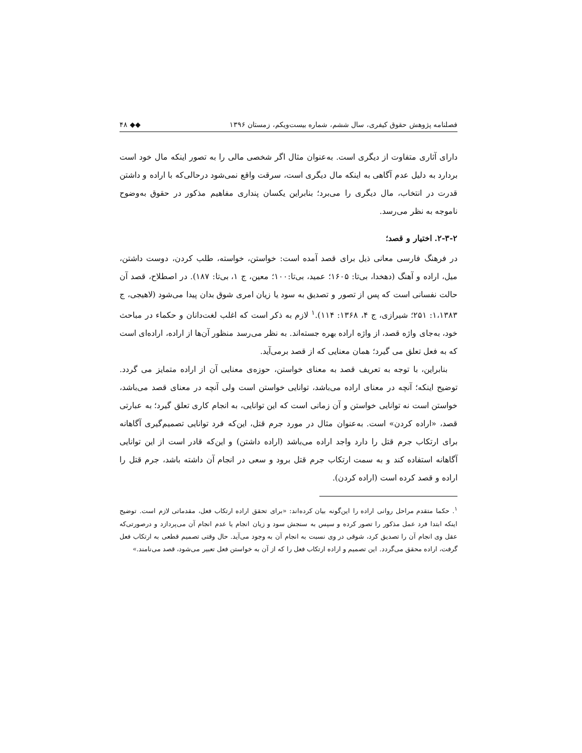فصلنامه پژوهش حقوق کیفری، سال ششم، شماره بیست‌ویکم، زمستان ۱۳۹۶ ◆◆ ۴۸
دارای آثاری متفاوت از دیگری است. به‌عنوان مثال اگر شخصی مالی را به تصور اینکه مال خود است بردارد به دلیل عدم آگاهی به اینکه مال دیگری است، سرقت واقع نمی‌شود درحالی‌که با اراده و داشتن قدرت در انتخاب، مال دیگری را می‌برد؛ بنابراین یکسان پنداری مفاهیم مذکور در حقوق به‌وضوح ناموجه به نظر می‌رسد.
۲-۳-۲. اختیار و قصد؛
در فرهنگ فارسی معانی ذیل برای قصد آمده است: خواستن، خواسته، طلب کردن، دوست داشتن، میل، اراده و آهنگ (دهخدا، بی‌تا: ۱۶۰۵؛ عمید، بی‌تا:۱۰۰؛ معین، ج ۱، بی‌تا: ۱۸۷). در اصطلاح، قصد آن حالت نفسانی است که پس از تصور و تصدیق به سود یا زیان امری شوق بدان پیدا می‌شود (لاهیجی، ج ۱،۱۳۸۳: ۲۵۱؛ شیرازی، ج ۴، ۱۳۶۸: ۱۱۴).<sup>۱</sup> لازم به ذکر است که اغلب لغت‌دانان و حکماء در مباحث خود، به‌جای واژه قصد، از واژه اراده بهره جسته‌اند. به نظر می‌رسد منظور آن‌ها از اراده، اراده‌ای است که به فعل تعلق می گیرد؛ همان معنایی که از قصد برمی‌آید.
بنابراین، با توجه به تعریف قصد به معنای خواستن، حوزه‌ی معنایی آن از اراده متمایز می گردد. توضیح اینکه؛ آنچه در معنای اراده می‌باشد، توانایی خواستن است ولی آنچه در معنای قصد می‌باشد، خواستن است نه توانایی خواستن و آن زمانی است که این توانایی، به انجام کاری تعلق گیرد؛ به عبارتی قصد، «اراده کردن» است. به‌عنوان مثال در مورد جرم قتل، این‌که فرد توانایی تصمیم‌گیری آگاهانه برای ارتکاب جرم قتل را دارد واجد اراده می‌باشد (اراده داشتن) و این‌که قادر است از این توانایی آگاهانه استفاده کند و به سمت ارتکاب جرم قتل برود و سعی در انجام آن داشته باشد، جرم قتل را اراده و قصد کرده است (اراده کردن).
<sup>۱</sup>. حکما متقدم مراحل روانی اراده را این‌گونه بیان کرده‌اند: «برای تحقق اراده ارتکاب فعل، مقدماتی لازم است. توضیح اینکه ابتدا فرد عمل مذکور را تصور کرده و سپس به سنجش سود و زیان انجام یا عدم انجام آن می‌پردازد و درصورتی‌که عقل وی انجام آن را تصدیق کرد، شوقی در وی نسبت به انجام آن به وجود می‌آید. حال وقتی تصمیم قطعی به ارتکاب فعل گرفت، اراده محقق می‌گردد. این تصمیم و اراده ارتکاب فعل را که از آن به خواستن فعل تعبیر می‌شود، قصد می‌نامند.»